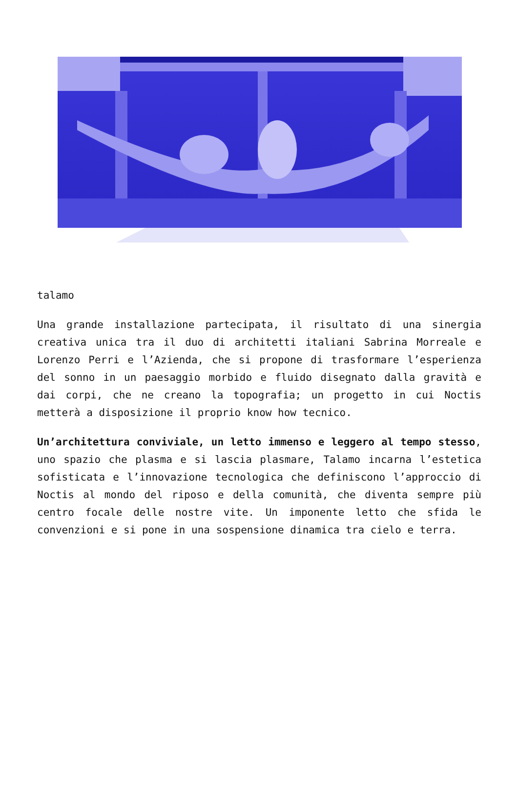talamo
Una grande installazione partecipata, il risultato di una sinergia creativa unica tra il duo di architetti italiani Sabrina Morreale e Lorenzo Perri e l’Azienda, che si propone di trasformare l’esperienza del sonno in un paesaggio morbido e fluido disegnato dalla gravità e dai corpi, che ne creano la topografia; un progetto in cui Noctis metterà a disposizione il proprio know how tecnico.
Un’architettura conviviale, un letto immenso e leggero al tempo stesso, uno spazio che plasma e si lascia plasmare, Talamo incarna l’estetica sofisticata e l’innovazione tecnologica che definiscono l’approccio di Noctis al mondo del riposo e della comunità, che diventa sempre più centro focale delle nostre vite. Un imponente letto che sfida le convenzioni e si pone in una sospensione dinamica tra cielo e terra.